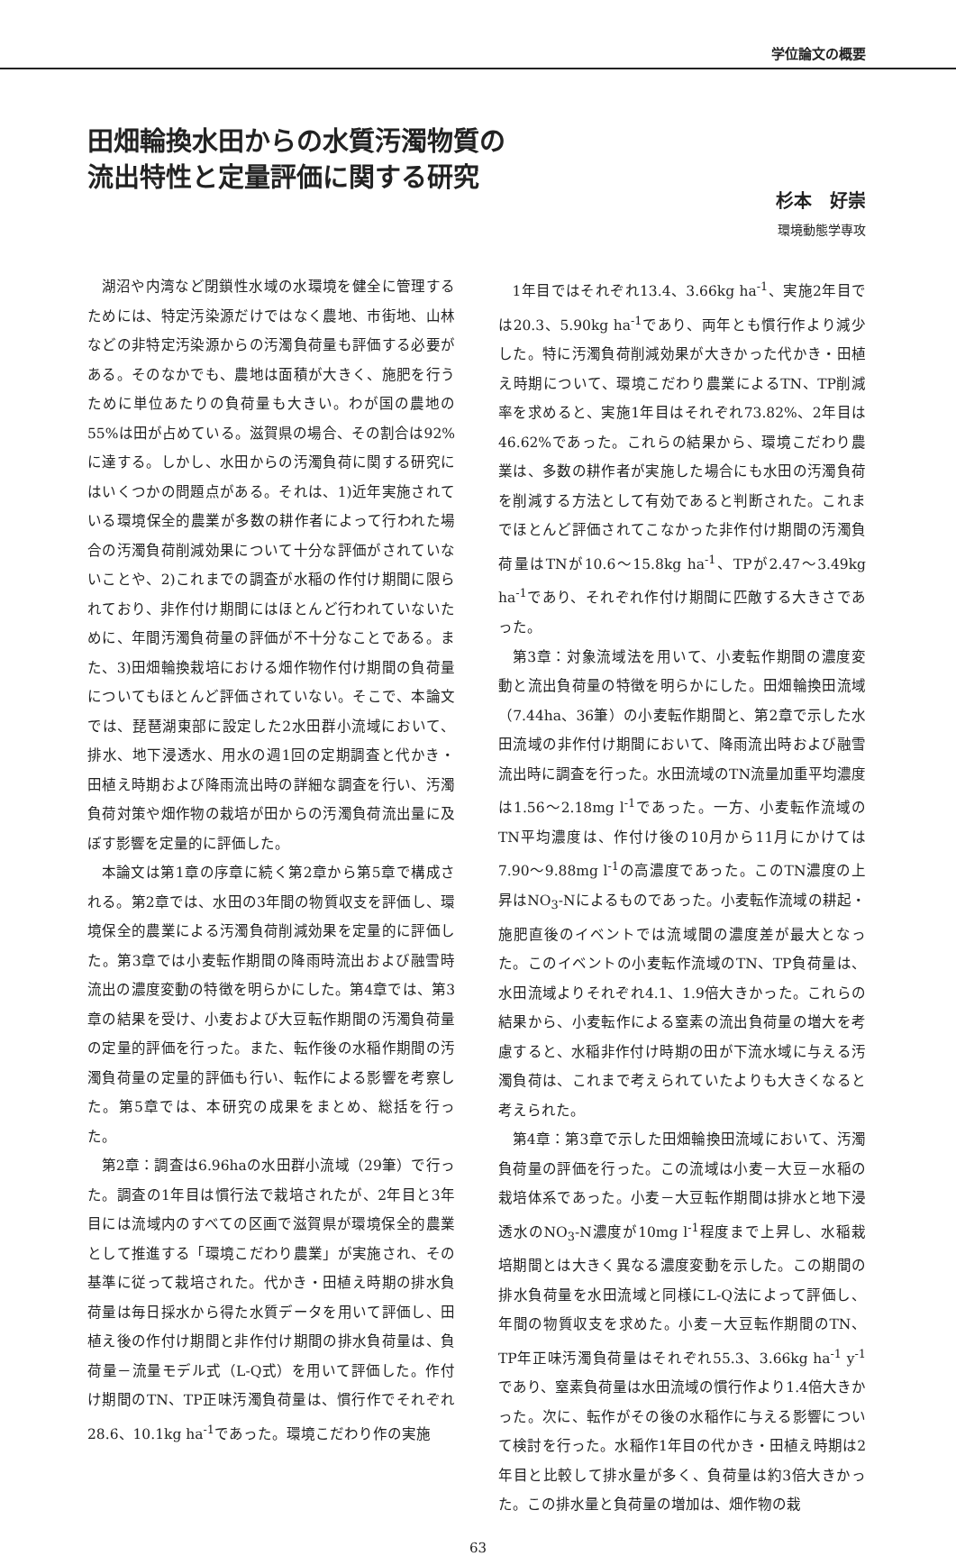学位論文の概要
田畑輪換水田からの水質汚濁物質の
流出特性と定量評価に関する研究
杉本　好崇
環境動態学専攻
湖沼や内湾など閉鎖性水域の水環境を健全に管理するためには、特定汚染源だけではなく農地、市街地、山林などの非特定汚染源からの汚濁負荷量も評価する必要がある。そのなかでも、農地は面積が大きく、施肥を行うために単位あたりの負荷量も大きい。わが国の農地の55%は田が占めている。滋賀県の場合、その割合は92%に達する。しかし、水田からの汚濁負荷に関する研究にはいくつかの問題点がある。それは、1)近年実施されている環境保全的農業が多数の耕作者によって行われた場合の汚濁負荷削減効果について十分な評価がされていないことや、2)これまでの調査が水稲の作付け期間に限られており、非作付け期間にはほとんど行われていないために、年間汚濁負荷量の評価が不十分なことである。また、3)田畑輪換栽培における畑作物作付け期間の負荷量についてもほとんど評価されていない。そこで、本論文では、琵琶湖東部に設定した2水田群小流域において、排水、地下浸透水、用水の週1回の定期調査と代かき・田植え時期および降雨流出時の詳細な調査を行い、汚濁負荷対策や畑作物の栽培が田からの汚濁負荷流出量に及ぼす影響を定量的に評価した。
本論文は第1章の序章に続く第2章から第5章で構成される。第2章では、水田の3年間の物質収支を評価し、環境保全的農業による汚濁負荷削減効果を定量的に評価した。第3章では小麦転作期間の降雨時流出および融雪時流出の濃度変動の特徴を明らかにした。第4章では、第3章の結果を受け、小麦および大豆転作期間の汚濁負荷量の定量的評価を行った。また、転作後の水稲作期間の汚濁負荷量の定量的評価も行い、転作による影響を考察した。第5章では、本研究の成果をまとめ、総括を行った。
第2章：調査は6.96haの水田群小流域（29筆）で行った。調査の1年目は慣行法で栽培されたが、2年目と3年目には流域内のすべての区画で滋賀県が環境保全的農業として推進する「環境こだわり農業」が実施され、その基準に従って栽培された。代かき・田植え時期の排水負荷量は毎日採水から得た水質データを用いて評価し、田植え後の作付け期間と非作付け期間の排水負荷量は、負荷量－流量モデル式（L-Q式）を用いて評価した。作付け期間のTN、TP正味汚濁負荷量は、慣行作でそれぞれ28.6、10.1kg ha<sup>-1</sup>であった。環境こだわり作の実施
1年目ではそれぞれ13.4、3.66kg ha<sup>-1</sup>、実施2年目では20.3、5.90kg ha<sup>-1</sup>であり、両年とも慣行作より減少した。特に汚濁負荷削減効果が大きかった代かき・田植え時期について、環境こだわり農業によるTN、TP削減率を求めると、実施1年目はそれぞれ73.82%、2年目は46.62%であった。これらの結果から、環境こだわり農業は、多数の耕作者が実施した場合にも水田の汚濁負荷を削減する方法として有効であると判断された。これまでほとんど評価されてこなかった非作付け期間の汚濁負荷量はTNが10.6～15.8kg ha<sup>-1</sup>、TPが2.47～3.49kg ha<sup>-1</sup>であり、それぞれ作付け期間に匹敵する大きさであった。
第3章：対象流域法を用いて、小麦転作期間の濃度変動と流出負荷量の特徴を明らかにした。田畑輪換田流域（7.44ha、36筆）の小麦転作期間と、第2章で示した水田流域の非作付け期間において、降雨流出時および融雪流出時に調査を行った。水田流域のTN流量加重平均濃度は1.56～2.18mg l<sup>-1</sup>であった。一方、小麦転作流域のTN平均濃度は、作付け後の10月から11月にかけては7.90～9.88mg l<sup>-1</sup>の高濃度であった。このTN濃度の上昇はNO<sub>3</sub>-Nによるものであった。小麦転作流域の耕起・施肥直後のイベントでは流域間の濃度差が最大となった。このイベントの小麦転作流域のTN、TP負荷量は、水田流域よりそれぞれ4.1、1.9倍大きかった。これらの結果から、小麦転作による窒素の流出負荷量の増大を考慮すると、水稲非作付け時期の田が下流水域に与える汚濁負荷は、これまで考えられていたよりも大きくなると考えられた。
第4章：第3章で示した田畑輪換田流域において、汚濁負荷量の評価を行った。この流域は小麦－大豆－水稲の栽培体系であった。小麦－大豆転作期間は排水と地下浸透水のNO<sub>3</sub>-N濃度が10mg l<sup>-1</sup>程度まで上昇し、水稲栽培期間とは大きく異なる濃度変動を示した。この期間の排水負荷量を水田流域と同様にL-Q法によって評価し、年間の物質収支を求めた。小麦－大豆転作期間のTN、TP年正味汚濁負荷量はそれぞれ55.3、3.66kg ha<sup>-1</sup> y<sup>-1</sup>であり、窒素負荷量は水田流域の慣行作より1.4倍大きかった。次に、転作がその後の水稲作に与える影響について検討を行った。水稲作1年目の代かき・田植え時期は2年目と比較して排水量が多く、負荷量は約3倍大きかった。この排水量と負荷量の増加は、畑作物の栽
63